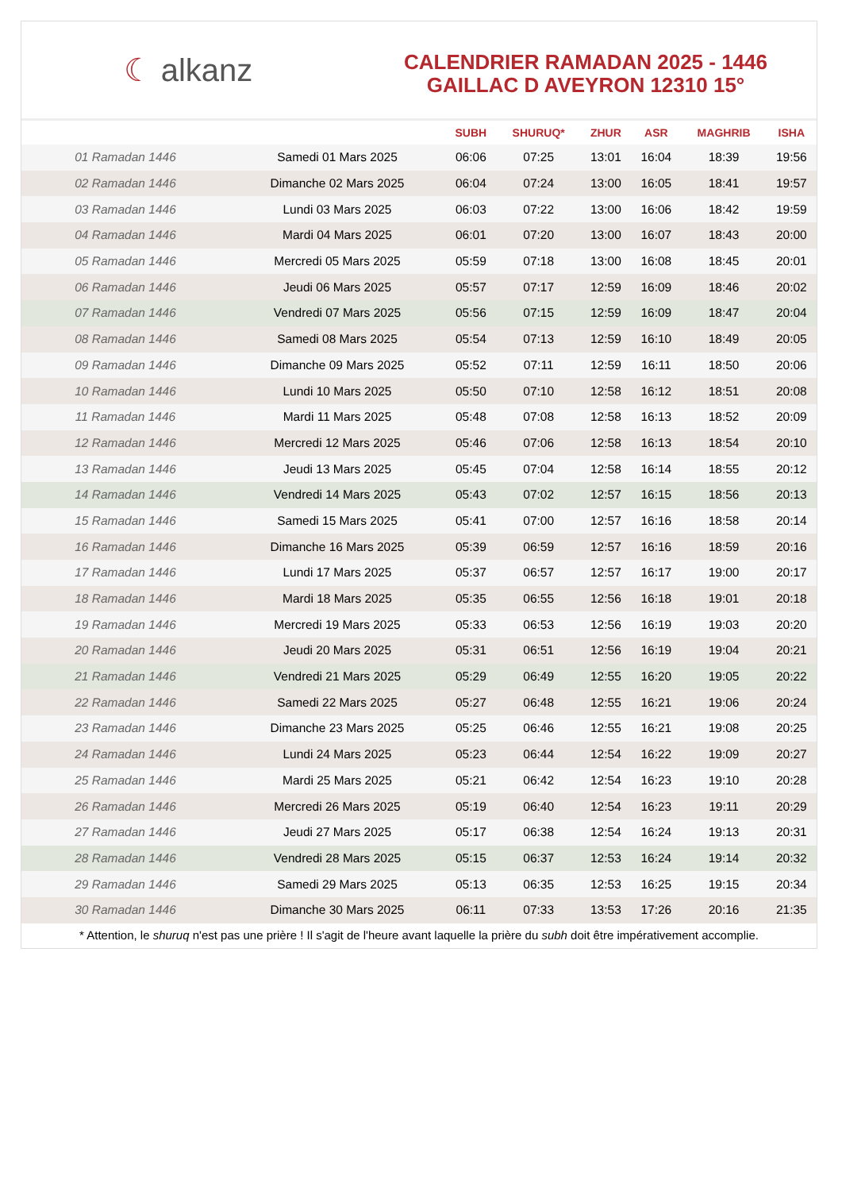☾ alkanz
CALENDRIER RAMADAN 2025 - 1446
GAILLAC D AVEYRON 12310 15°
| | | SUBH | SHURUQ* | ZHUR | ASR | MAGHRIB | ISHA |
| --- | --- | --- | --- | --- | --- | --- | --- |
| 01 Ramadan 1446 | Samedi 01 Mars 2025 | 06:06 | 07:25 | 13:01 | 16:04 | 18:39 | 19:56 |
| 02 Ramadan 1446 | Dimanche 02 Mars 2025 | 06:04 | 07:24 | 13:00 | 16:05 | 18:41 | 19:57 |
| 03 Ramadan 1446 | Lundi 03 Mars 2025 | 06:03 | 07:22 | 13:00 | 16:06 | 18:42 | 19:59 |
| 04 Ramadan 1446 | Mardi 04 Mars 2025 | 06:01 | 07:20 | 13:00 | 16:07 | 18:43 | 20:00 |
| 05 Ramadan 1446 | Mercredi 05 Mars 2025 | 05:59 | 07:18 | 13:00 | 16:08 | 18:45 | 20:01 |
| 06 Ramadan 1446 | Jeudi 06 Mars 2025 | 05:57 | 07:17 | 12:59 | 16:09 | 18:46 | 20:02 |
| 07 Ramadan 1446 | Vendredi 07 Mars 2025 | 05:56 | 07:15 | 12:59 | 16:09 | 18:47 | 20:04 |
| 08 Ramadan 1446 | Samedi 08 Mars 2025 | 05:54 | 07:13 | 12:59 | 16:10 | 18:49 | 20:05 |
| 09 Ramadan 1446 | Dimanche 09 Mars 2025 | 05:52 | 07:11 | 12:59 | 16:11 | 18:50 | 20:06 |
| 10 Ramadan 1446 | Lundi 10 Mars 2025 | 05:50 | 07:10 | 12:58 | 16:12 | 18:51 | 20:08 |
| 11 Ramadan 1446 | Mardi 11 Mars 2025 | 05:48 | 07:08 | 12:58 | 16:13 | 18:52 | 20:09 |
| 12 Ramadan 1446 | Mercredi 12 Mars 2025 | 05:46 | 07:06 | 12:58 | 16:13 | 18:54 | 20:10 |
| 13 Ramadan 1446 | Jeudi 13 Mars 2025 | 05:45 | 07:04 | 12:58 | 16:14 | 18:55 | 20:12 |
| 14 Ramadan 1446 | Vendredi 14 Mars 2025 | 05:43 | 07:02 | 12:57 | 16:15 | 18:56 | 20:13 |
| 15 Ramadan 1446 | Samedi 15 Mars 2025 | 05:41 | 07:00 | 12:57 | 16:16 | 18:58 | 20:14 |
| 16 Ramadan 1446 | Dimanche 16 Mars 2025 | 05:39 | 06:59 | 12:57 | 16:16 | 18:59 | 20:16 |
| 17 Ramadan 1446 | Lundi 17 Mars 2025 | 05:37 | 06:57 | 12:57 | 16:17 | 19:00 | 20:17 |
| 18 Ramadan 1446 | Mardi 18 Mars 2025 | 05:35 | 06:55 | 12:56 | 16:18 | 19:01 | 20:18 |
| 19 Ramadan 1446 | Mercredi 19 Mars 2025 | 05:33 | 06:53 | 12:56 | 16:19 | 19:03 | 20:20 |
| 20 Ramadan 1446 | Jeudi 20 Mars 2025 | 05:31 | 06:51 | 12:56 | 16:19 | 19:04 | 20:21 |
| 21 Ramadan 1446 | Vendredi 21 Mars 2025 | 05:29 | 06:49 | 12:55 | 16:20 | 19:05 | 20:22 |
| 22 Ramadan 1446 | Samedi 22 Mars 2025 | 05:27 | 06:48 | 12:55 | 16:21 | 19:06 | 20:24 |
| 23 Ramadan 1446 | Dimanche 23 Mars 2025 | 05:25 | 06:46 | 12:55 | 16:21 | 19:08 | 20:25 |
| 24 Ramadan 1446 | Lundi 24 Mars 2025 | 05:23 | 06:44 | 12:54 | 16:22 | 19:09 | 20:27 |
| 25 Ramadan 1446 | Mardi 25 Mars 2025 | 05:21 | 06:42 | 12:54 | 16:23 | 19:10 | 20:28 |
| 26 Ramadan 1446 | Mercredi 26 Mars 2025 | 05:19 | 06:40 | 12:54 | 16:23 | 19:11 | 20:29 |
| 27 Ramadan 1446 | Jeudi 27 Mars 2025 | 05:17 | 06:38 | 12:54 | 16:24 | 19:13 | 20:31 |
| 28 Ramadan 1446 | Vendredi 28 Mars 2025 | 05:15 | 06:37 | 12:53 | 16:24 | 19:14 | 20:32 |
| 29 Ramadan 1446 | Samedi 29 Mars 2025 | 05:13 | 06:35 | 12:53 | 16:25 | 19:15 | 20:34 |
| 30 Ramadan 1446 | Dimanche 30 Mars 2025 | 06:11 | 07:33 | 13:53 | 17:26 | 20:16 | 21:35 |
* Attention, le shuruq n'est pas une prière ! Il s'agit de l'heure avant laquelle la prière du subh doit être impérativement accomplie.